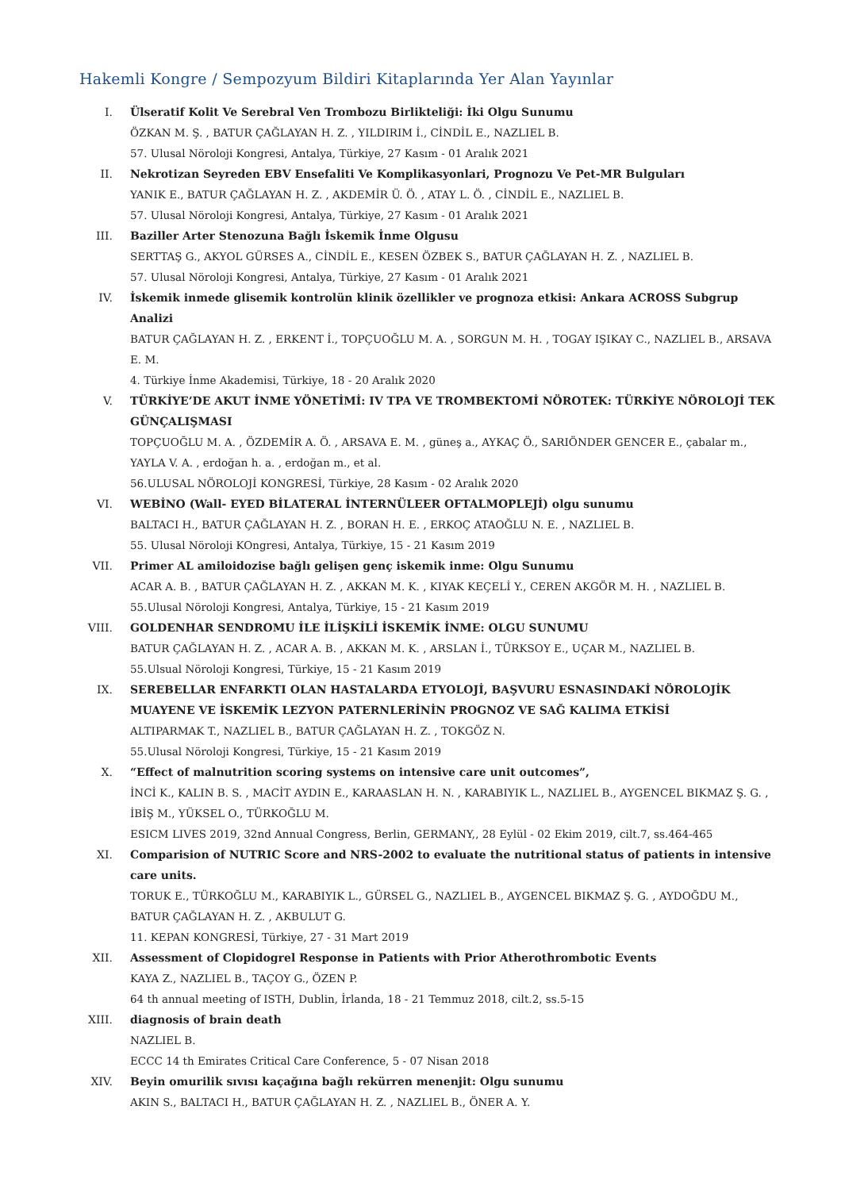Hakemli Kongre / Sempozyum Bildiri Kitaplarında Yer Alan Yayınlar
I. Ülseratif Kolit Ve Serebral Ven Trombozu Birlikteliği: İki Olgu Sunumu
ÖZKAN M. Ş. , BATUR ÇAĞLAYAN H. Z. , YILDIRIM İ., CİNDİL E., NAZLIEL B.
57. Ulusal Nöroloji Kongresi, Antalya, Türkiye, 27 Kasım - 01 Aralık 2021
II. Nekrotizan Seyreden EBV Ensefaliti Ve Komplikasyonlari, Prognozu Ve Pet-MR Bulguları
YANIK E., BATUR ÇAĞLAYAN H. Z. , AKDEMİR Ü. Ö. , ATAY L. Ö. , CİNDİL E., NAZLIEL B.
57. Ulusal Nöroloji Kongresi, Antalya, Türkiye, 27 Kasım - 01 Aralık 2021
III. Baziller Arter Stenozuna Bağlı İskemik İnme Olgusu
SERTTAŞ G., AKYOL GÜRSES A., CİNDİL E., KESEN ÖZBEK S., BATUR ÇAĞLAYAN H. Z. , NAZLIEL B.
57. Ulusal Nöroloji Kongresi, Antalya, Türkiye, 27 Kasım - 01 Aralık 2021
IV. İskemik inmede glisemik kontrolün klinik özellikler ve prognoza etkisi: Ankara ACROSS Subgrup Analizi
BATUR ÇAĞLAYAN H. Z. , ERKENT İ., TOPÇUOĞLU M. A. , SORGUN M. H. , TOGAY IŞIKAY C., NAZLIEL B., ARSAVA E. M.
4. Türkiye İnme Akademisi, Türkiye, 18 - 20 Aralık 2020
V. TÜRKİYE’DE AKUT İNME YÖNETİMİ: IV TPA VE TROMBEKTOMİ NÖROTEK: TÜRKİYE NÖROLOJİ TEK GÜNÇALIŞMASI
TOPÇUOĞLU M. A. , ÖZDEMİR A. Ö. , ARSAVA E. M. , güneş a., AYKAÇ Ö., SARIÖNDER GENCER E., çabalar m., YAYLA V. A. , erdoğan h. a. , erdoğan m., et al.
56.ULUSAL NÖROLOJİ KONGRESİ, Türkiye, 28 Kasım - 02 Aralık 2020
VI. WEBİNO (Wall- EYED BİLATERAL İNTERNÜLEER OFTALMOPLEJİ) olgu sunumu
BALTACI H., BATUR ÇAĞLAYAN H. Z. , BORAN H. E. , ERKOÇ ATAOĞLU N. E. , NAZLIEL B.
55. Ulusal Nöroloji KOngresi, Antalya, Türkiye, 15 - 21 Kasım 2019
VII. Primer AL amiloidozise bağlı gelişen genç iskemik inme: Olgu Sunumu
ACAR A. B. , BATUR ÇAĞLAYAN H. Z. , AKKAN M. K. , KIYAK KEÇELİ Y., CEREN AKGÖR M. H. , NAZLIEL B.
55.Ulusal Nöroloji Kongresi, Antalya, Türkiye, 15 - 21 Kasım 2019
VIII. GOLDENHAR SENDROMU İLE İLİŞKİLİ İSKEMİK İNME: OLGU SUNUMU
BATUR ÇAĞLAYAN H. Z. , ACAR A. B. , AKKAN M. K. , ARSLAN İ., TÜRKSOY E., UÇAR M., NAZLIEL B.
55.Ulsual Nöroloji Kongresi, Türkiye, 15 - 21 Kasım 2019
IX. SEREBELLAR ENFARKTI OLAN HASTALARDA ETYOLOJİ, BAŞVURU ESNASINDAKİ NÖROLOJİK MUAYENE VE İSKEMİK LEZYON PATERNLERİNİN PROGNOZ VE SAĞ KALIMA ETKİSİ
ALTIPARMAK T., NAZLIEL B., BATUR ÇAĞLAYAN H. Z. , TOKGÖZ N.
55.Ulusal Nöroloji Kongresi, Türkiye, 15 - 21 Kasım 2019
X. “Effect of malnutrition scoring systems on intensive care unit outcomes”,
İNCİ K., KALIN B. S. , MACİT AYDIN E., KARAASLAN H. N. , KARABIYIK L., NAZLIEL B., AYGENCEL BIKMAZ Ş. G. , İBİŞ M., YÜKSEL O., TÜRKOĞLU M.
ESICM LIVES 2019, 32nd Annual Congress, Berlin, GERMANY,, 28 Eylül - 02 Ekim 2019, cilt.7, ss.464-465
XI. Comparision of NUTRIC Score and NRS-2002 to evaluate the nutritional status of patients in intensive care units.
TORUK E., TÜRKOĞLU M., KARABIYIK L., GÜRSEL G., NAZLIEL B., AYGENCEL BIKMAZ Ş. G. , AYDOĞDU M., BATUR ÇAĞLAYAN H. Z. , AKBULUT G.
11. KEPAN KONGRESİ, Türkiye, 27 - 31 Mart 2019
XII. Assessment of Clopidogrel Response in Patients with Prior Atherothrombotic Events
KAYA Z., NAZLIEL B., TAÇOY G., ÖZEN P.
64 th annual meeting of ISTH, Dublin, İrlanda, 18 - 21 Temmuz 2018, cilt.2, ss.5-15
XIII. diagnosis of brain death
NAZLIEL B.
ECCC 14 th Emirates Critical Care Conference, 5 - 07 Nisan 2018
XIV. Beyin omurilik sıvısı kaçağına bağlı rekürren menenjit: Olgu sunumu
AKIN S., BALTACI H., BATUR ÇAĞLAYAN H. Z. , NAZLIEL B., ÖNER A. Y.